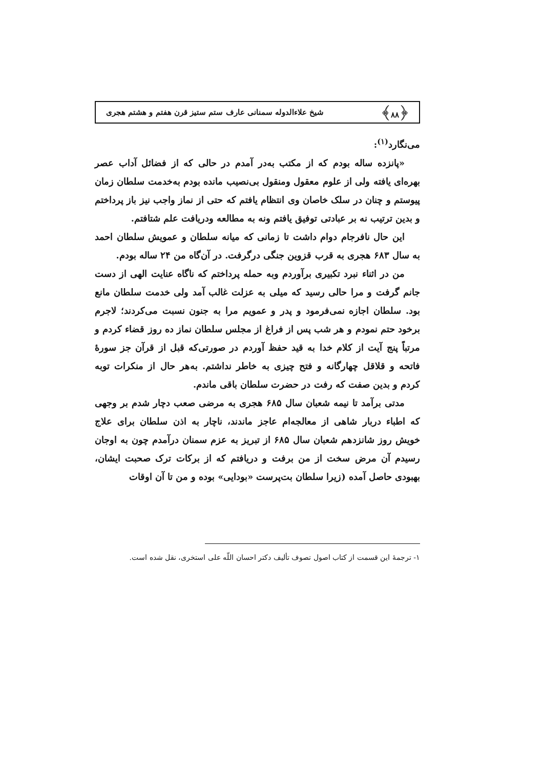﴿۸۸﴾ شیخ علاءالدوله سمنانی عارف ستم ستیز قرن هفتم و هشتم هجری
می‌نگارد<sup>(۱)</sup>:
«پانزده ساله بودم که از مکتب به‌در آمدم در حالی که از فضائل آداب عصر بهره‌ای یافته ولی از علوم معقول ومنقول بی‌نصیب مانده بودم به‌خدمت سلطان زمان پیوستم و چنان در سلک خاصان وی انتظام یافتم که حتی از نماز واجب نیز باز پرداختم و بدین ترتیب نه بر عبادتی توفیق یافتم ونه به مطالعه ودریافت علم شتافتم.
این حال نافرجام دوام داشت تا زمانی که میانه سلطان و عمویش سلطان احمد به سال ۶۸۳ هجری به قرب قزوین جنگی درگرفت. در آن‌گاه من ۲۴ ساله بودم.
من در اثناء نبرد تکبیری برآوردم وبه حمله پرداختم که ناگاه عنایت الهی از دست جانم گرفت و مرا حالی رسید که میلی به عزلت غالب آمد ولی خدمت سلطان مانع بود. سلطان اجازه نمی‌فرمود و پدر و عمویم مرا به جنون نسبت می‌کردند؛ لاجرم برخود حتم نمودم و هر شب پس از فراغ از مجلس سلطان نماز ده روز قضاء کردم و مرتباً پنج آیت از کلام خدا به قید حفظ آوردم در صورتی‌که قبل از قرآن جز سورهٔ فاتحه و قلاقل چهارگانه و فتح چیزی به خاطر نداشتم. به‌هر حال از منکرات توبه کردم و بدین صفت که رفت در حضرت سلطان باقی ماندم.
مدتی برآمد تا نیمه شعبان سال ۶۸۵ هجری به مرضی صعب دچار شدم بر وجهی که اطباء دربار شاهی از معالجه‌ام عاجز ماندند، ناچار به اذن سلطان برای علاج خویش روز شانزدهم شعبان سال ۶۸۵ از تبریز به عزم سمنان درآمدم چون به اوجان رسیدم آن مرض سخت از من برفت و دریافتم که از برکات ترک صحبت ایشان، بهبودی حاصل آمده (زیرا سلطان بت‌پرست «بودایی» بوده و من تا آن اوقات
۱- ترجمهٔ این قسمت از کتاب اصول تصوف تألیف دکتر احسان اللّه علی استخری، نقل شده است.